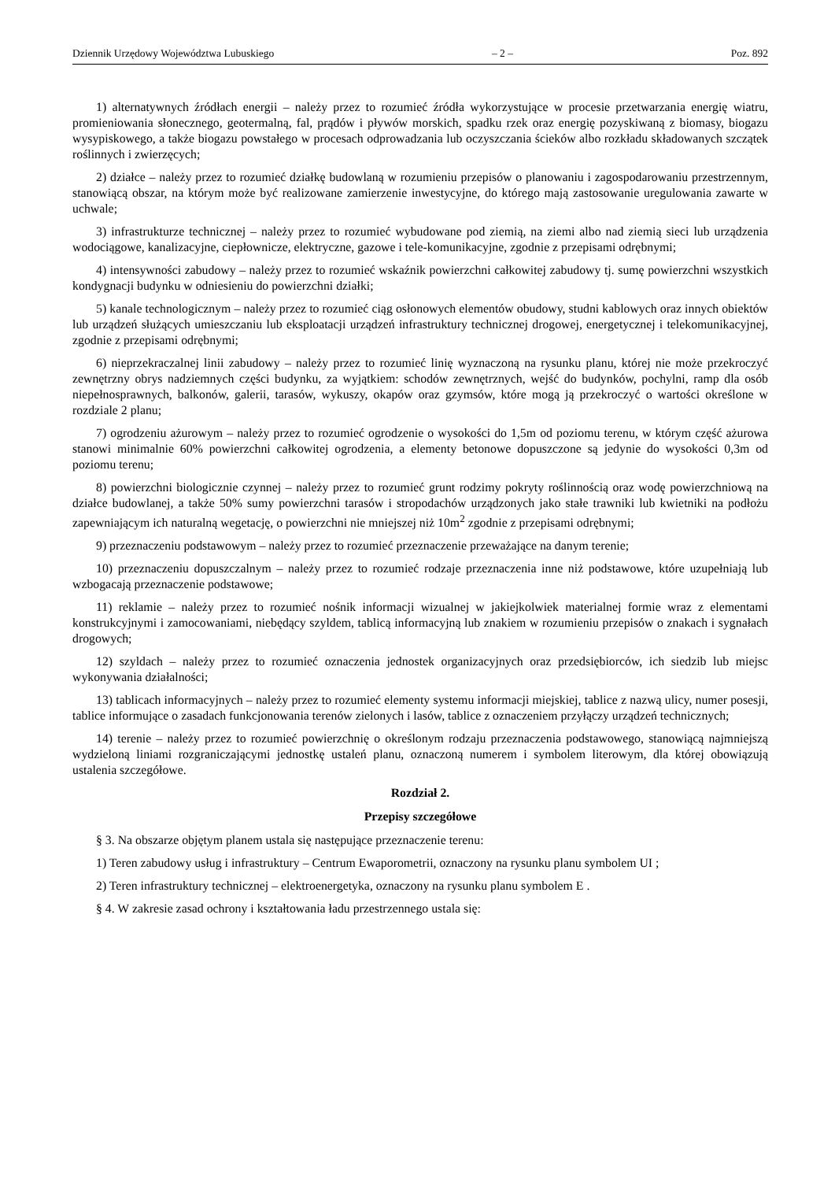Dziennik Urzędowy Województwa Lubuskiego – 2 – Poz. 892
1) alternatywnych źródłach energii – należy przez to rozumieć źródła wykorzystujące w procesie przetwarzania energię wiatru, promieniowania słonecznego, geotermalną, fal, prądów i pływów morskich, spadku rzek oraz energię pozyskiwaną z biomasy, biogazu wysypiskowego, a także biogazu powstałego w procesach odprowadzania lub oczyszczania ścieków albo rozkładu składowanych szczątek roślinnych i zwierzęcych;
2) działce – należy przez to rozumieć działkę budowlaną w rozumieniu przepisów o planowaniu i zagospodarowaniu przestrzennym, stanowiącą obszar, na którym może być realizowane zamierzenie inwestycyjne, do którego mają zastosowanie uregulowania zawarte w uchwale;
3) infrastrukturze technicznej – należy przez to rozumieć wybudowane pod ziemią, na ziemi albo nad ziemią sieci lub urządzenia wodociągowe, kanalizacyjne, ciepłownicze, elektryczne, gazowe i tele-komunikacyjne, zgodnie z przepisami odrębnymi;
4) intensywności zabudowy – należy przez to rozumieć wskaźnik powierzchni całkowitej zabudowy tj. sumę powierzchni wszystkich kondygnacji budynku w odniesieniu do powierzchni działki;
5) kanale technologicznym – należy przez to rozumieć ciąg osłonowych elementów obudowy, studni kablowych oraz innych obiektów lub urządzeń służących umieszczaniu lub eksploatacji urządzeń infrastruktury technicznej drogowej, energetycznej i telekomunikacyjnej, zgodnie z przepisami odrębnymi;
6) nieprzekraczalnej linii zabudowy – należy przez to rozumieć linię wyznaczoną na rysunku planu, której nie może przekroczyć zewnętrzny obrys nadziemnych części budynku, za wyjątkiem: schodów zewnętrznych, wejść do budynków, pochylni, ramp dla osób niepełnosprawnych, balkonów, galerii, tarasów, wykuszy, okapów oraz gzymsów, które mogą ją przekroczyć o wartości określone w rozdziale 2 planu;
7) ogrodzeniu ażurowym – należy przez to rozumieć ogrodzenie o wysokości do 1,5m od poziomu terenu, w którym część ażurowa stanowi minimalnie 60% powierzchni całkowitej ogrodzenia, a elementy betonowe dopuszczone są jedynie do wysokości 0,3m od poziomu terenu;
8) powierzchni biologicznie czynnej – należy przez to rozumieć grunt rodzimy pokryty roślinnością oraz wodę powierzchniową na działce budowlanej, a także 50% sumy powierzchni tarasów i stropodachów urządzonych jako stałe trawniki lub kwietniki na podłożu zapewniającym ich naturalną wegetację, o powierzchni nie mniejszej niż 10m<sup>2</sup> zgodnie z przepisami odrębnymi;
9) przeznaczeniu podstawowym – należy przez to rozumieć przeznaczenie przeważające na danym terenie;
10) przeznaczeniu dopuszczalnym – należy przez to rozumieć rodzaje przeznaczenia inne niż podstawowe, które uzupełniają lub wzbogacają przeznaczenie podstawowe;
11) reklamie – należy przez to rozumieć nośnik informacji wizualnej w jakiejkolwiek materialnej formie wraz z elementami konstrukcyjnymi i zamocowaniami, niebędący szyldem, tablicą informacyjną lub znakiem w rozumieniu przepisów o znakach i sygnałach drogowych;
12) szyldach – należy przez to rozumieć oznaczenia jednostek organizacyjnych oraz przedsiębiorców, ich siedzib lub miejsc wykonywania działalności;
13) tablicach informacyjnych – należy przez to rozumieć elementy systemu informacji miejskiej, tablice z nazwą ulicy, numer posesji, tablice informujące o zasadach funkcjonowania terenów zielonych i lasów, tablice z oznaczeniem przyłączy urządzeń technicznych;
14) terenie – należy przez to rozumieć powierzchnię o określonym rodzaju przeznaczenia podstawowego, stanowiącą najmniejszą wydzieloną liniami rozgraniczającymi jednostkę ustaleń planu, oznaczoną numerem i symbolem literowym, dla której obowiązują ustalenia szczegółowe.
Rozdział 2.
Przepisy szczegółowe
§ 3. Na obszarze objętym planem ustala się następujące przeznaczenie terenu:
1) Teren zabudowy usług i infrastruktury – Centrum Ewaporometrii, oznaczony na rysunku planu symbolem UI ;
2) Teren infrastruktury technicznej – elektroenergetyka, oznaczony na rysunku planu symbolem E .
§ 4. W zakresie zasad ochrony i kształtowania ładu przestrzennego ustala się: